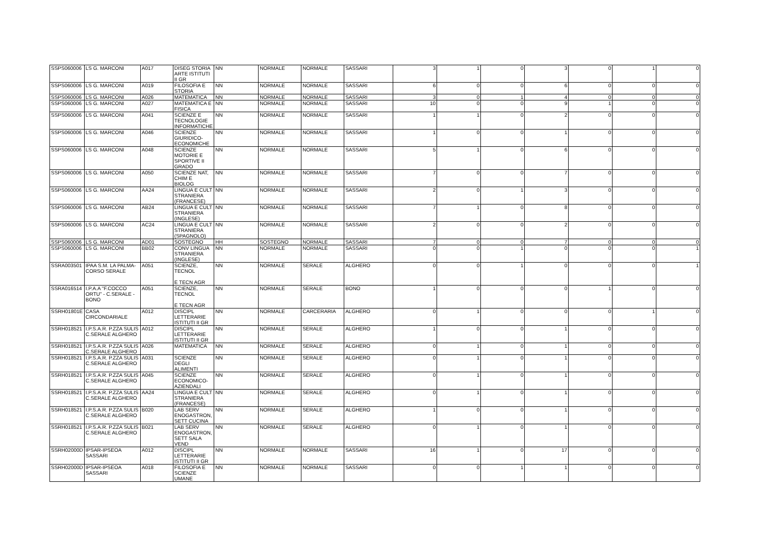| SSPS060006 | LS G. MARCONI | A017 | DISEG STORIA ARTE ISTITUTI II GR | NN | NORMALE | NORMALE | SASSARI | 3 | 1 | 0 | 3 | 0 | 1 | 0 |
| SSPS060006 | LS G. MARCONI | A019 | FILOSOFIA E STORIA | NN | NORMALE | NORMALE | SASSARI | 6 | 0 | 0 | 6 | 0 | 0 | 0 |
| SSPS060006 | LS G. MARCONI | A026 | MATEMATICA | NN | NORMALE | NORMALE | SASSARI | 3 | 0 | 1 | 4 | 0 | 0 | 0 |
| SSPS060006 | LS G. MARCONI | A027 | MATEMATICA E FISICA | NN | NORMALE | NORMALE | SASSARI | 10 | 0 | 0 | 9 | 1 | 0 | 0 |
| SSPS060006 | LS G. MARCONI | A041 | SCIENZE E TECNOLOGIE INFORMATICHE | NN | NORMALE | NORMALE | SASSARI | 1 | 1 | 0 | 2 | 0 | 0 | 0 |
| SSPS060006 | LS G. MARCONI | A046 | SCIENZE GIURIDICO-ECONOMICHE | NN | NORMALE | NORMALE | SASSARI | 1 | 0 | 0 | 1 | 0 | 0 | 0 |
| SSPS060006 | LS G. MARCONI | A048 | SCIENZE MOTORIE E SPORTIVE II GRADO | NN | NORMALE | NORMALE | SASSARI | 5 | 1 | 0 | 6 | 0 | 0 | 0 |
| SSPS060006 | LS G. MARCONI | A050 | SCIENZE NAT, CHIM E BIOLOG | NN | NORMALE | NORMALE | SASSARI | 7 | 0 | 0 | 7 | 0 | 0 | 0 |
| SSPS060006 | LS G. MARCONI | AA24 | LINGUA E CULT STRANIERA (FRANCESE) | NN | NORMALE | NORMALE | SASSARI | 2 | 0 | 1 | 3 | 0 | 0 | 0 |
| SSPS060006 | LS G. MARCONI | AB24 | LINGUA E CULT STRANIERA (INGLESE) | NN | NORMALE | NORMALE | SASSARI | 7 | 1 | 0 | 8 | 0 | 0 | 0 |
| SSPS060006 | LS G. MARCONI | AC24 | LINGUA E CULT STRANIERA (SPAGNOLO) | NN | NORMALE | NORMALE | SASSARI | 2 | 0 | 0 | 2 | 0 | 0 | 0 |
| SSPS060006 | LS G. MARCONI | AD01 | SOSTEGNO | HH | SOSTEGNO | NORMALE | SASSARI | 7 | 0 | 0 | 7 | 0 | 0 | 0 |
| SSPS060006 | LS G. MARCONI | BB02 | CONV LINGUA STRANIERA (INGLESE) | NN | NORMALE | NORMALE | SASSARI | 0 | 0 | 1 | 0 | 0 | 0 | 1 |
| SSRA003501 | IPAA S.M. LA PALMA- CORSO SERALE | A051 | SCIENZE, TECNOL E TECN AGR | NN | NORMALE | SERALE | ALGHERO | 0 | 0 | 1 | 0 | 0 | 0 | 1 |
| SSRA016514 | I.P.A.A "F.COCCO ORTU" - C.SERALE - BONO | A051 | SCIENZE, TECNOL E TECN AGR | NN | NORMALE | SERALE | BONO | 1 | 0 | 0 | 0 | 1 | 0 | 0 |
| SSRH01801E | CASA CIRCONDARIALE | A012 | DISCIPL LETTERARIE ISTITUTI II GR | NN | NORMALE | CARCERARIA | ALGHERO | 0 | 1 | 0 | 0 | 0 | 1 | 0 |
| SSRH018521 | I.P.S.A.R. P.ZZA SULIS C.SERALE ALGHERO | A012 | DISCIPL LETTERARIE ISTITUTI II GR | NN | NORMALE | SERALE | ALGHERO | 1 | 0 | 0 | 1 | 0 | 0 | 0 |
| SSRH018521 | I.P.S.A.R. P.ZZA SULIS C.SERALE ALGHERO | A026 | MATEMATICA | NN | NORMALE | SERALE | ALGHERO | 0 | 1 | 0 | 1 | 0 | 0 | 0 |
| SSRH018521 | I.P.S.A.R. P.ZZA SULIS C.SERALE ALGHERO | A031 | SCIENZE DEGLI ALIMENTI | NN | NORMALE | SERALE | ALGHERO | 0 | 1 | 0 | 1 | 0 | 0 | 0 |
| SSRH018521 | I.P.S.A.R. P.ZZA SULIS C.SERALE ALGHERO | A045 | SCIENZE ECONOMICO-AZIENDALI | NN | NORMALE | SERALE | ALGHERO | 0 | 1 | 0 | 1 | 0 | 0 | 0 |
| SSRH018521 | I.P.S.A.R. P.ZZA SULIS C.SERALE ALGHERO | AA24 | LINGUA E CULT STRANIERA (FRANCESE) | NN | NORMALE | SERALE | ALGHERO | 0 | 1 | 0 | 1 | 0 | 0 | 0 |
| SSRH018521 | I.P.S.A.R. P.ZZA SULIS C.SERALE ALGHERO | B020 | LAB SERV ENOGASTRON, SETT CUCINA | NN | NORMALE | SERALE | ALGHERO | 1 | 0 | 0 | 1 | 0 | 0 | 0 |
| SSRH018521 | I.P.S.A.R. P.ZZA SULIS C.SERALE ALGHERO | B021 | LAB SERV ENOGASTRON, SETT SALA VEND | NN | NORMALE | SERALE | ALGHERO | 0 | 1 | 0 | 1 | 0 | 0 | 0 |
| SSRH02000D | IPSAR-IPSEOA SASSARI | A012 | DISCIPL LETTERARIE ISTITUTI II GR | NN | NORMALE | NORMALE | SASSARI | 16 | 1 | 0 | 17 | 0 | 0 | 0 |
| SSRH02000D | IPSAR-IPSEOA SASSARI | A018 | FILOSOFIA E SCIENZE UMANE | NN | NORMALE | NORMALE | SASSARI | 0 | 0 | 1 | 1 | 0 | 0 | 0 |